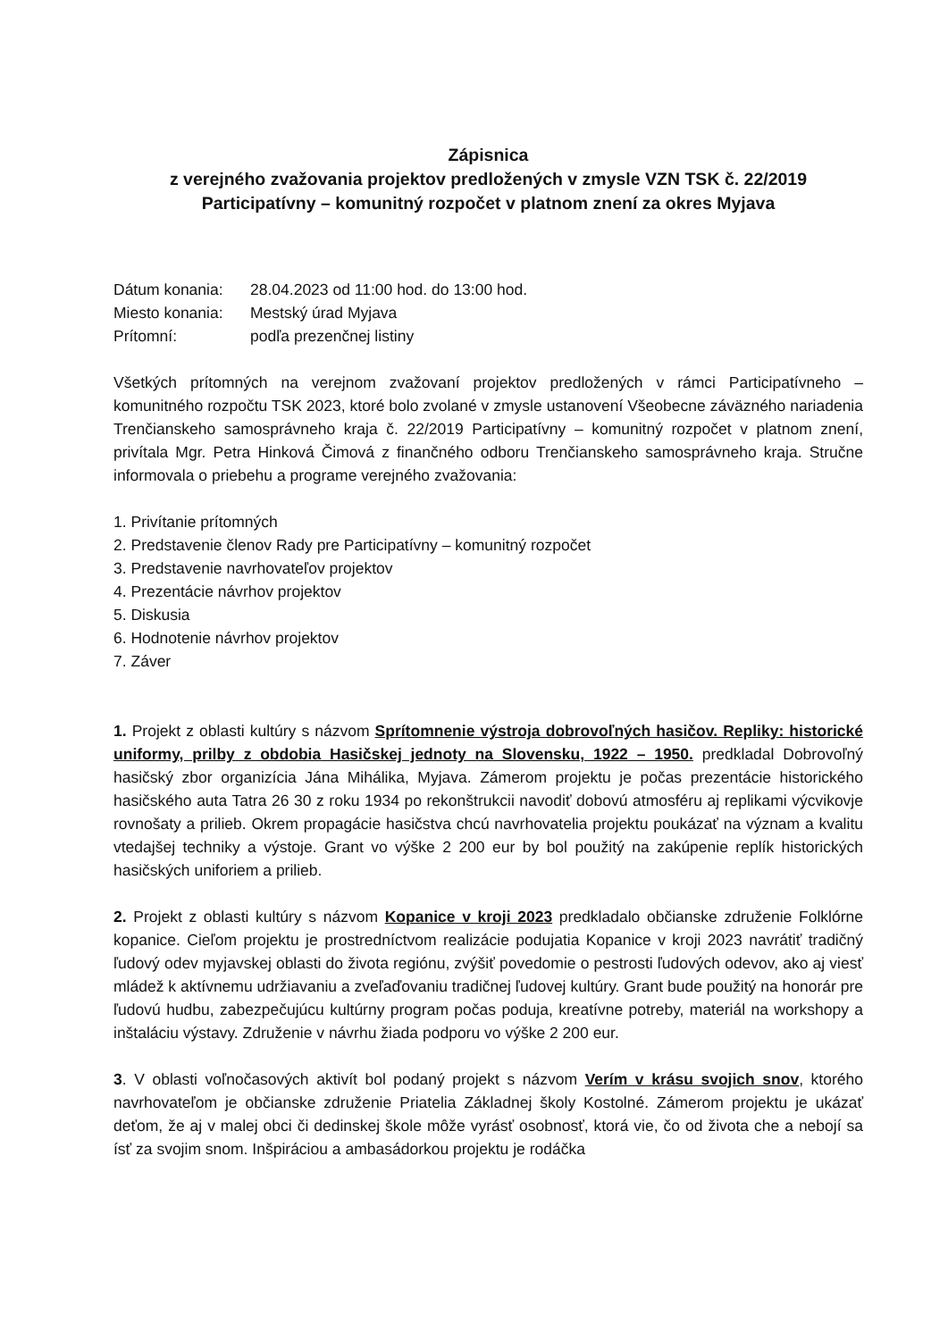Zápisnica
z verejného zvažovania projektov predložených v zmysle VZN TSK č. 22/2019
Participatívny – komunitný rozpočet v platnom znení za okres Myjava
| Dátum konania: | 28.04.2023 od 11:00 hod. do 13:00 hod. |
| Miesto konania: | Mestský úrad Myjava |
| Prítomní: | podľa prezenčnej listiny |
Všetkých prítomných na verejnom zvažovaní projektov predložených v rámci Participatívneho – komunitného rozpočtu TSK 2023, ktoré bolo zvolané v zmysle ustanovení Všeobecne záväzného nariadenia Trenčianskeho samosprávneho kraja č. 22/2019 Participatívny – komunitný rozpočet v platnom znení, privítala Mgr. Petra Hinková Čimová z finančného odboru Trenčianskeho samosprávneho kraja. Stručne informovala o priebehu a programe verejného zvažovania:
1. Privítanie prítomných
2. Predstavenie členov Rady pre Participatívny – komunitný rozpočet
3. Predstavenie navrhovateľov projektov
4. Prezentácie návrhov projektov
5. Diskusia
6. Hodnotenie návrhov projektov
7. Záver
1. Projekt z oblasti kultúry s názvom Sprítomnenie výstroja dobrovoľných hasičov. Repliky: historické uniformy, prilby z obdobia Hasičskej jednoty na Slovensku, 1922 – 1950. predkladal Dobrovoľný hasičský zbor organizícia Jána Mihálika, Myjava. Zámerom projektu je počas prezentácie historického hasičského auta Tatra 26 30 z roku 1934 po rekonštrukcii navodiť dobovú atmosféru aj replikami výcvikovje rovnošaty a prilieb. Okrem propagácie hasičstva chcú navrhovatelia projektu poukázať na význam a kvalitu vtedajšej techniky a výstoje. Grant vo výške 2 200 eur by bol použitý na zakúpenie replík historických hasičských uniforiem a prilieb.
2. Projekt z oblasti kultúry s názvom Kopanice v kroji 2023 predkladalo občianske združenie Folklórne kopanice. Cieľom projektu je prostredníctvom realizácie podujatia Kopanice v kroji 2023 navrátiť tradičný ľudový odev myjavskej oblasti do života regiónu, zvýšiť povedomie o pestrosti ľudových odevov, ako aj viesť mládež k aktívnemu udržiavaniu a zveľaďovaniu tradičnej ľudovej kultúry. Grant bude použitý na honorár pre ľudovú hudbu, zabezpečujúcu kultúrny program počas poduja, kreatívne potreby, materiál na workshopy a inštaláciu výstavy. Združenie v návrhu žiada podporu vo výške 2 200 eur.
3. V oblasti voľnočasových aktivít bol podaný projekt s názvom Verím v krásu svojich snov, ktorého navrhovateľom je občianske združenie Priatelia Základnej školy Kostolné. Zámerom projektu je ukázať deťom, že aj v malej obci či dedinskej škole môže vyrásť osobnosť, ktorá vie, čo od života che a nebojí sa ísť za svojim snom. Inšpiráciou a ambasádorkou projektu je rodáčka